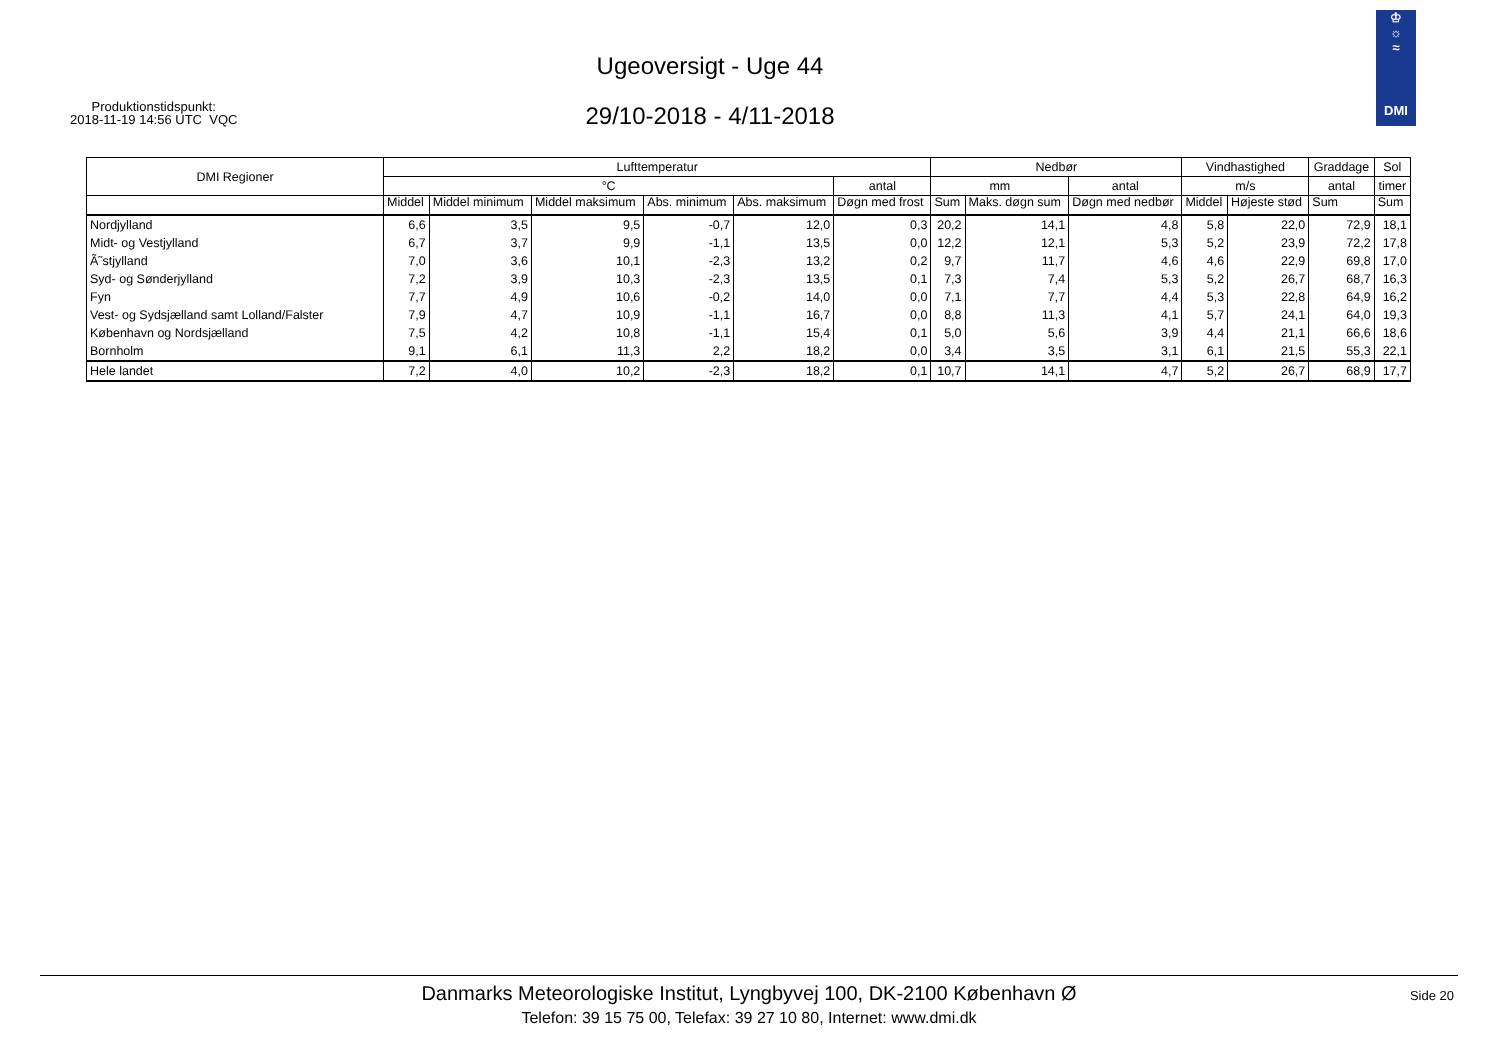Produktionstidspunkt:
2018-11-19 14:56 UTC VQC
Ugeoversigt - Uge 44
29/10-2018 - 4/11-2018
♔
☼
≈
DMI
| DMI Regioner | Lufttemperatur | | | | | | Nedbør | | | Vindhastighed | | Graddage | Sol |
| --- | --- | --- | --- | --- | --- | --- | --- | --- | --- | --- | --- | --- | --- |
| | °C | | | | | antal | mm | | antal | m/s | | antal | timer |
| | Middel | Middel minimum | Middel maksimum | Abs. minimum | Abs. maksimum | Døgn med frost | Sum | Maks. døgn sum | Døgn med nedbør | Middel | Højeste stød | Sum | Sum |
| Nordjylland | 6,6 | 3,5 | 9,5 | -0,7 | 12,0 | 0,3 | 20,2 | 14,1 | 4,8 | 5,8 | 22,0 | 72,9 | 18,1 |
| Midt- og Vestjylland | 6,7 | 3,7 | 9,9 | -1,1 | 13,5 | 0,0 | 12,2 | 12,1 | 5,3 | 5,2 | 23,9 | 72,2 | 17,8 |
| Ã˜stjylland | 7,0 | 3,6 | 10,1 | -2,3 | 13,2 | 0,2 | 9,7 | 11,7 | 4,6 | 4,6 | 22,9 | 69,8 | 17,0 |
| Syd- og Sønderjylland | 7,2 | 3,9 | 10,3 | -2,3 | 13,5 | 0,1 | 7,3 | 7,4 | 5,3 | 5,2 | 26,7 | 68,7 | 16,3 |
| Fyn | 7,7 | 4,9 | 10,6 | -0,2 | 14,0 | 0,0 | 7,1 | 7,7 | 4,4 | 5,3 | 22,8 | 64,9 | 16,2 |
| Vest- og Sydsjælland samt Lolland/Falster | 7,9 | 4,7 | 10,9 | -1,1 | 16,7 | 0,0 | 8,8 | 11,3 | 4,1 | 5,7 | 24,1 | 64,0 | 19,3 |
| København og Nordsjælland | 7,5 | 4,2 | 10,8 | -1,1 | 15,4 | 0,1 | 5,0 | 5,6 | 3,9 | 4,4 | 21,1 | 66,6 | 18,6 |
| Bornholm | 9,1 | 6,1 | 11,3 | 2,2 | 18,2 | 0,0 | 3,4 | 3,5 | 3,1 | 6,1 | 21,5 | 55,3 | 22,1 |
| Hele landet | 7,2 | 4,0 | 10,2 | -2,3 | 18,2 | 0,1 | 10,7 | 14,1 | 4,7 | 5,2 | 26,7 | 68,9 | 17,7 |
Danmarks Meteorologiske Institut, Lyngbyvej 100, DK-2100 København Ø
Telefon: 39 15 75 00, Telefax: 39 27 10 80, Internet: www.dmi.dk
Side 20